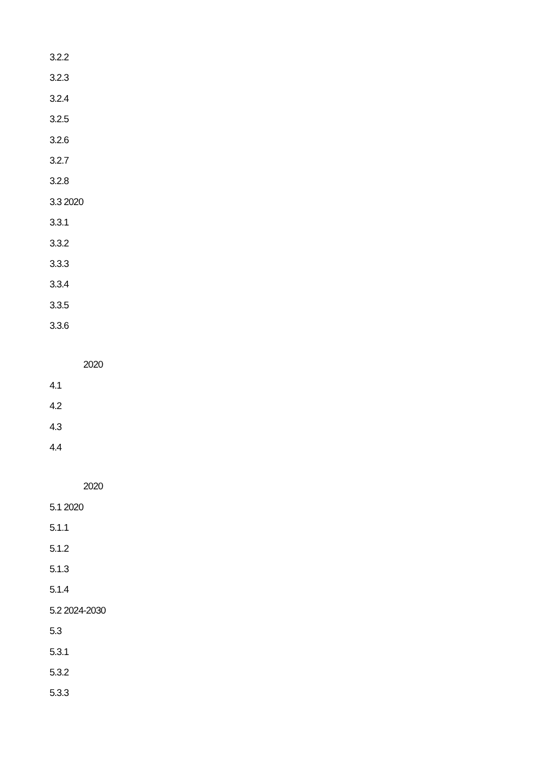3.2.2
3.2.3
3.2.4
3.2.5
3.2.6
3.2.7
3.2.8
3.3 2020
3.3.1
3.3.2
3.3.3
3.3.4
3.3.5
3.3.6
2020
4.1
4.2
4.3
4.4
2020
5.1 2020
5.1.1
5.1.2
5.1.3
5.1.4
5.2 2024-2030
5.3
5.3.1
5.3.2
5.3.3